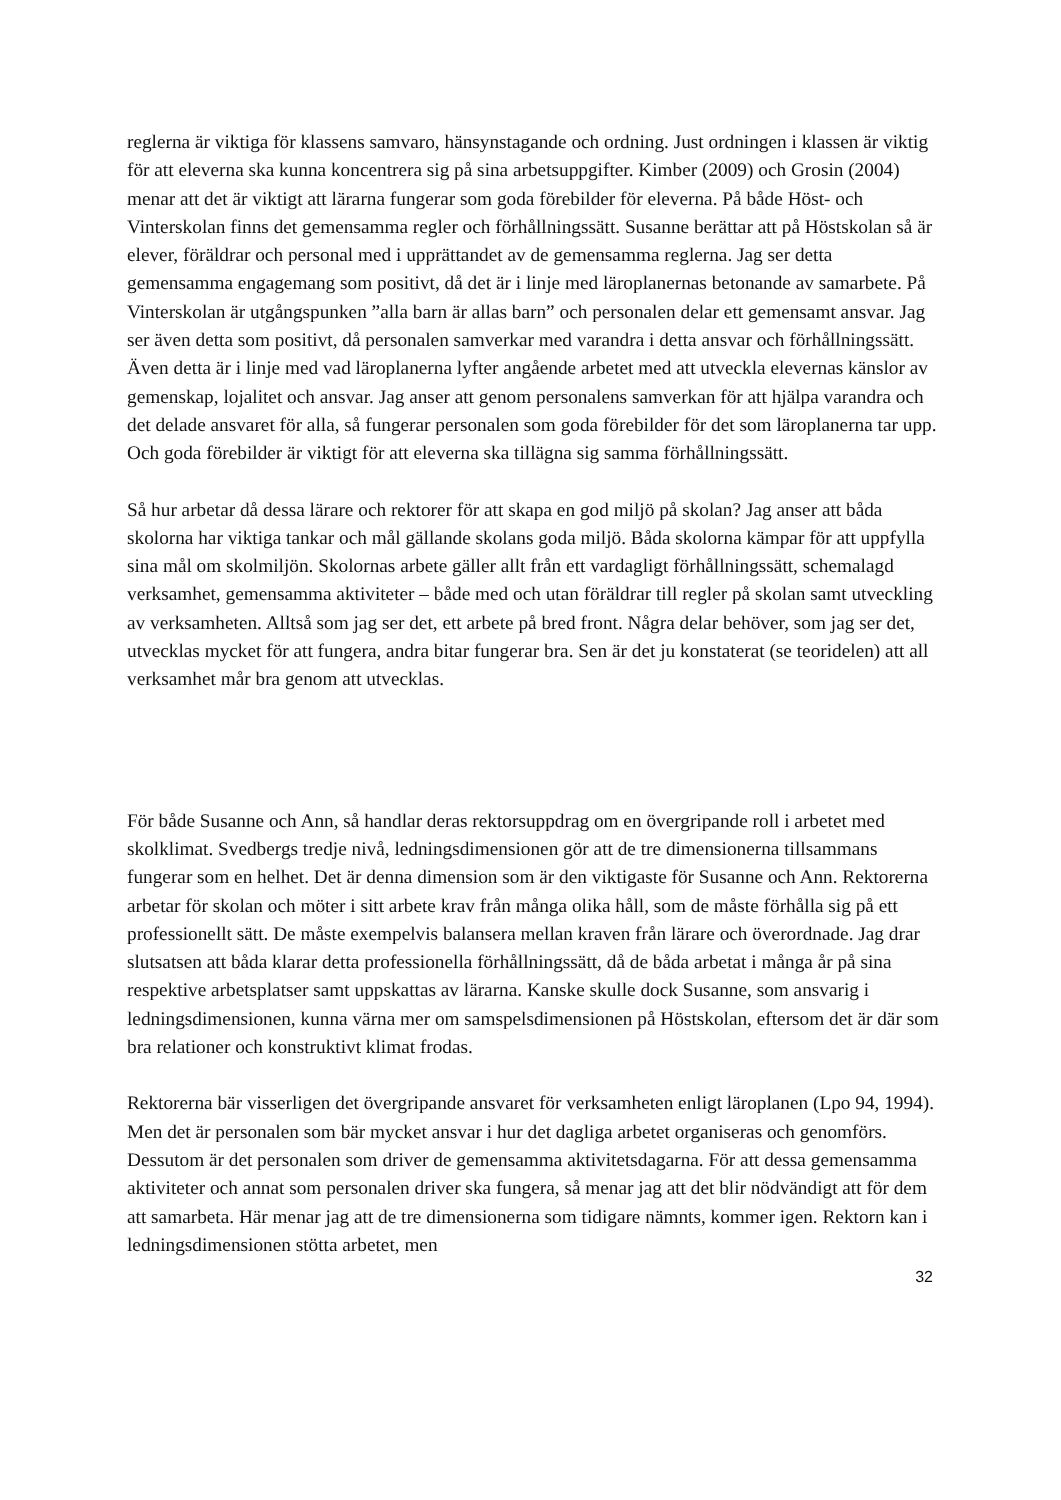reglerna är viktiga för klassens samvaro, hänsynstagande och ordning. Just ordningen i klassen är viktig för att eleverna ska kunna koncentrera sig på sina arbetsuppgifter. Kimber (2009) och Grosin (2004) menar att det är viktigt att lärarna fungerar som goda förebilder för eleverna. På både Höst- och Vinterskolan finns det gemensamma regler och förhållningssätt. Susanne berättar att på Höstskolan så är elever, föräldrar och personal med i upprättandet av de gemensamma reglerna. Jag ser detta gemensamma engagemang som positivt, då det är i linje med läroplanernas betonande av samarbete. På Vinterskolan är utgångspunken ”alla barn är allas barn” och personalen delar ett gemensamt ansvar. Jag ser även detta som positivt, då personalen samverkar med varandra i detta ansvar och förhållningssätt. Även detta är i linje med vad läroplanerna lyfter angående arbetet med att utveckla elevernas känslor av gemenskap, lojalitet och ansvar. Jag anser att genom personalens samverkan för att hjälpa varandra och det delade ansvaret för alla, så fungerar personalen som goda förebilder för det som läroplanerna tar upp. Och goda förebilder är viktigt för att eleverna ska tillägna sig samma förhållningssätt.
Så hur arbetar då dessa lärare och rektorer för att skapa en god miljö på skolan? Jag anser att båda skolorna har viktiga tankar och mål gällande skolans goda miljö. Båda skolorna kämpar för att uppfylla sina mål om skolmiljön. Skolornas arbete gäller allt från ett vardagligt förhållningssätt, schemalagd verksamhet, gemensamma aktiviteter – både med och utan föräldrar till regler på skolan samt utveckling av verksamheten. Alltså som jag ser det, ett arbete på bred front. Några delar behöver, som jag ser det, utvecklas mycket för att fungera, andra bitar fungerar bra. Sen är det ju konstaterat (se teoridelen) att all verksamhet mår bra genom att utvecklas.
För både Susanne och Ann, så handlar deras rektorsuppdrag om en övergripande roll i arbetet med skolklimat. Svedbergs tredje nivå, ledningsdimensionen gör att de tre dimensionerna tillsammans fungerar som en helhet. Det är denna dimension som är den viktigaste för Susanne och Ann. Rektorerna arbetar för skolan och möter i sitt arbete krav från många olika håll, som de måste förhålla sig på ett professionellt sätt. De måste exempelvis balansera mellan kraven från lärare och överordnade. Jag drar slutsatsen att båda klarar detta professionella förhållningssätt, då de båda arbetat i många år på sina respektive arbetsplatser samt uppskattas av lärarna. Kanske skulle dock Susanne, som ansvarig i ledningsdimensionen, kunna värna mer om samspelsdimensionen på Höstskolan, eftersom det är där som bra relationer och konstruktivt klimat frodas.
Rektorerna bär visserligen det övergripande ansvaret för verksamheten enligt läroplanen (Lpo 94, 1994). Men det är personalen som bär mycket ansvar i hur det dagliga arbetet organiseras och genomförs. Dessutom är det personalen som driver de gemensamma aktivitetsdagarna. För att dessa gemensamma aktiviteter och annat som personalen driver ska fungera, så menar jag att det blir nödvändigt att för dem att samarbeta. Här menar jag att de tre dimensionerna som tidigare nämnts, kommer igen. Rektorn kan i ledningsdimensionen stötta arbetet, men
32